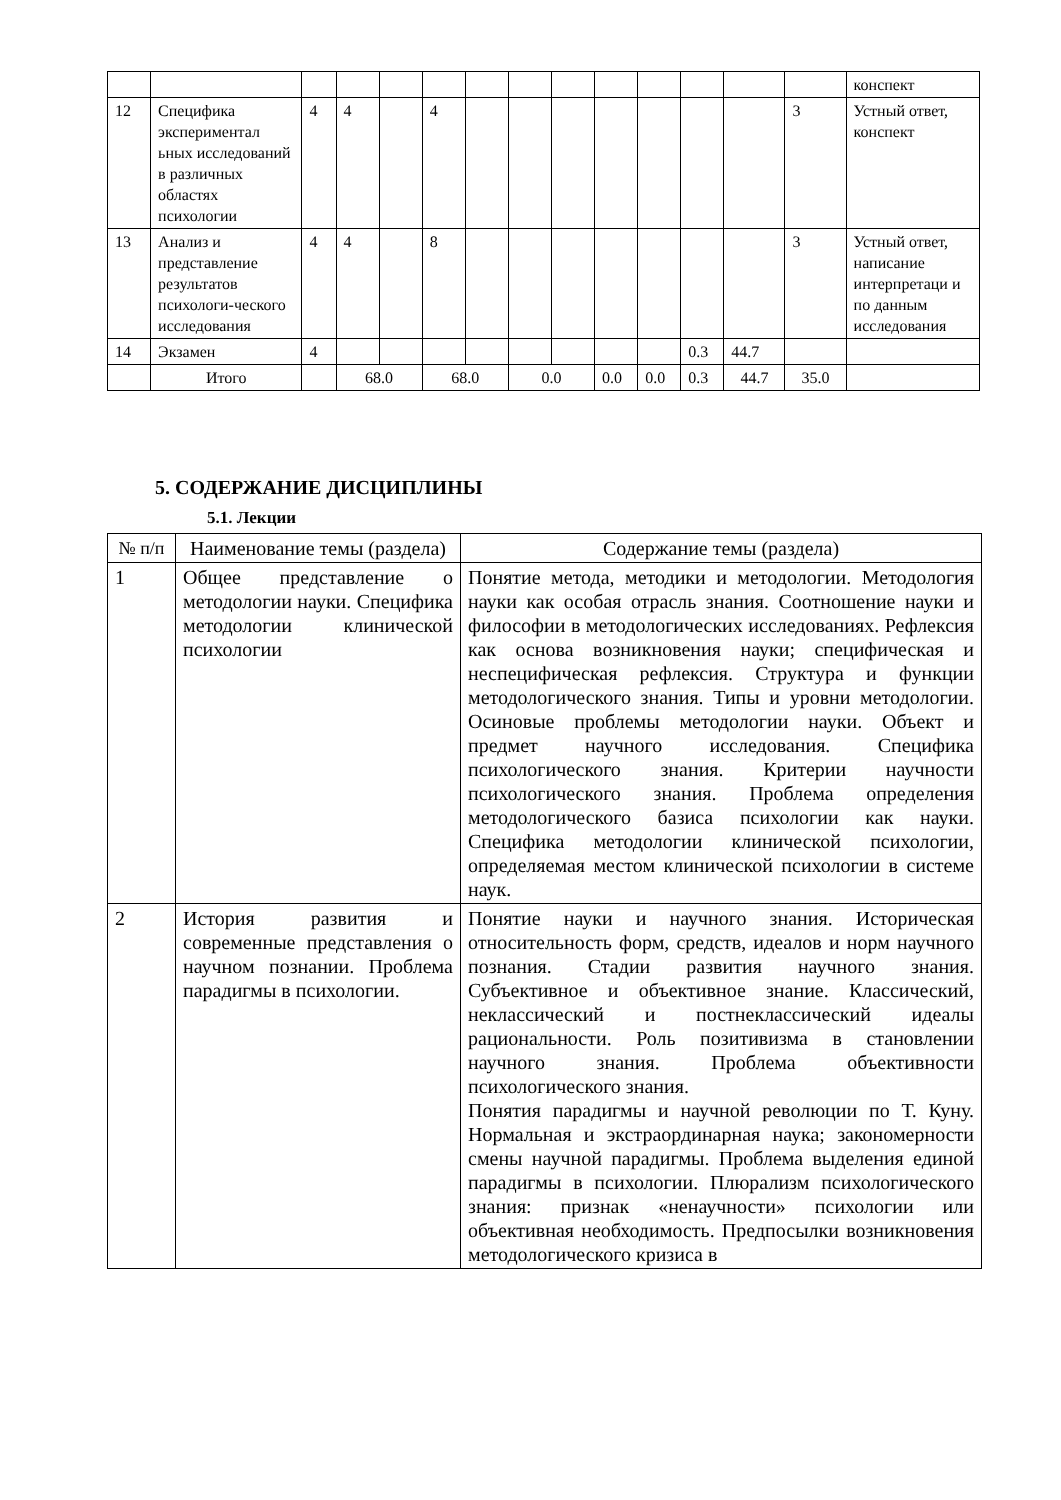| | | | | | | | | | | | | | | конспект |
| 12 | Специфика экспериментал ьных исследований в различных областях психологии | 4 | 4 | | 4 | | | | | | | | 3 | Устный ответ, конспект |
| 13 | Анализ и представление результатов психологи-ческого исследования | 4 | 4 | | 8 | | | | | | | | 3 | Устный ответ, написание интерпретаци и по данным исследования |
| 14 | Экзамен | 4 | | | | | | | | | 0.3 | 44.7 | | |
| | Итого | | 68.0 | | 68.0 | | 0.0 | | 0.0 | 0.0 | 0.3 | 44.7 | 35.0 | |
5. СОДЕРЖАНИЕ ДИСЦИПЛИНЫ
5.1. Лекции
| № п/п | Наименование темы (раздела) | Содержание темы (раздела) |
| --- | --- | --- |
| 1 | Общее представление о методологии науки. Специфика методологии клинической психологии | Понятие метода, методики и методологии. Методология науки как особая отрасль знания. Соотношение науки и философии в методологических исследованиях. Рефлексия как основа возникновения науки; специфическая и неспецифическая рефлексия. Структура и функции методологического знания. Типы и уровни методологии. Осиновые проблемы методологии науки. Объект и предмет научного исследования. Специфика психологического знания. Критерии научности психологического знания. Проблема определения методологического базиса психологии как науки. Специфика методологии клинической психологии, определяемая местом клинической психологии в системе наук. |
| 2 | История развития и современные представления о научном познании. Проблема парадигмы в психологии. | Понятие науки и научного знания. Историческая относительность форм, средств, идеалов и норм научного познания. Стадии развития научного знания. Субъективное и объективное знание. Классический, неклассический и постнеклассический идеалы рациональности. Роль позитивизма в становлении научного знания. Проблема объективности психологического знания. Понятия парадигмы и научной революции по Т. Куну. Нормальная и экстраординарная наука; закономерности смены научной парадигмы. Проблема выделения единой парадигмы в психологии. Плюрализм психологического знания: признак «ненаучности» психологии или объективная необходимость. Предпосылки возникновения методологического кризиса в |